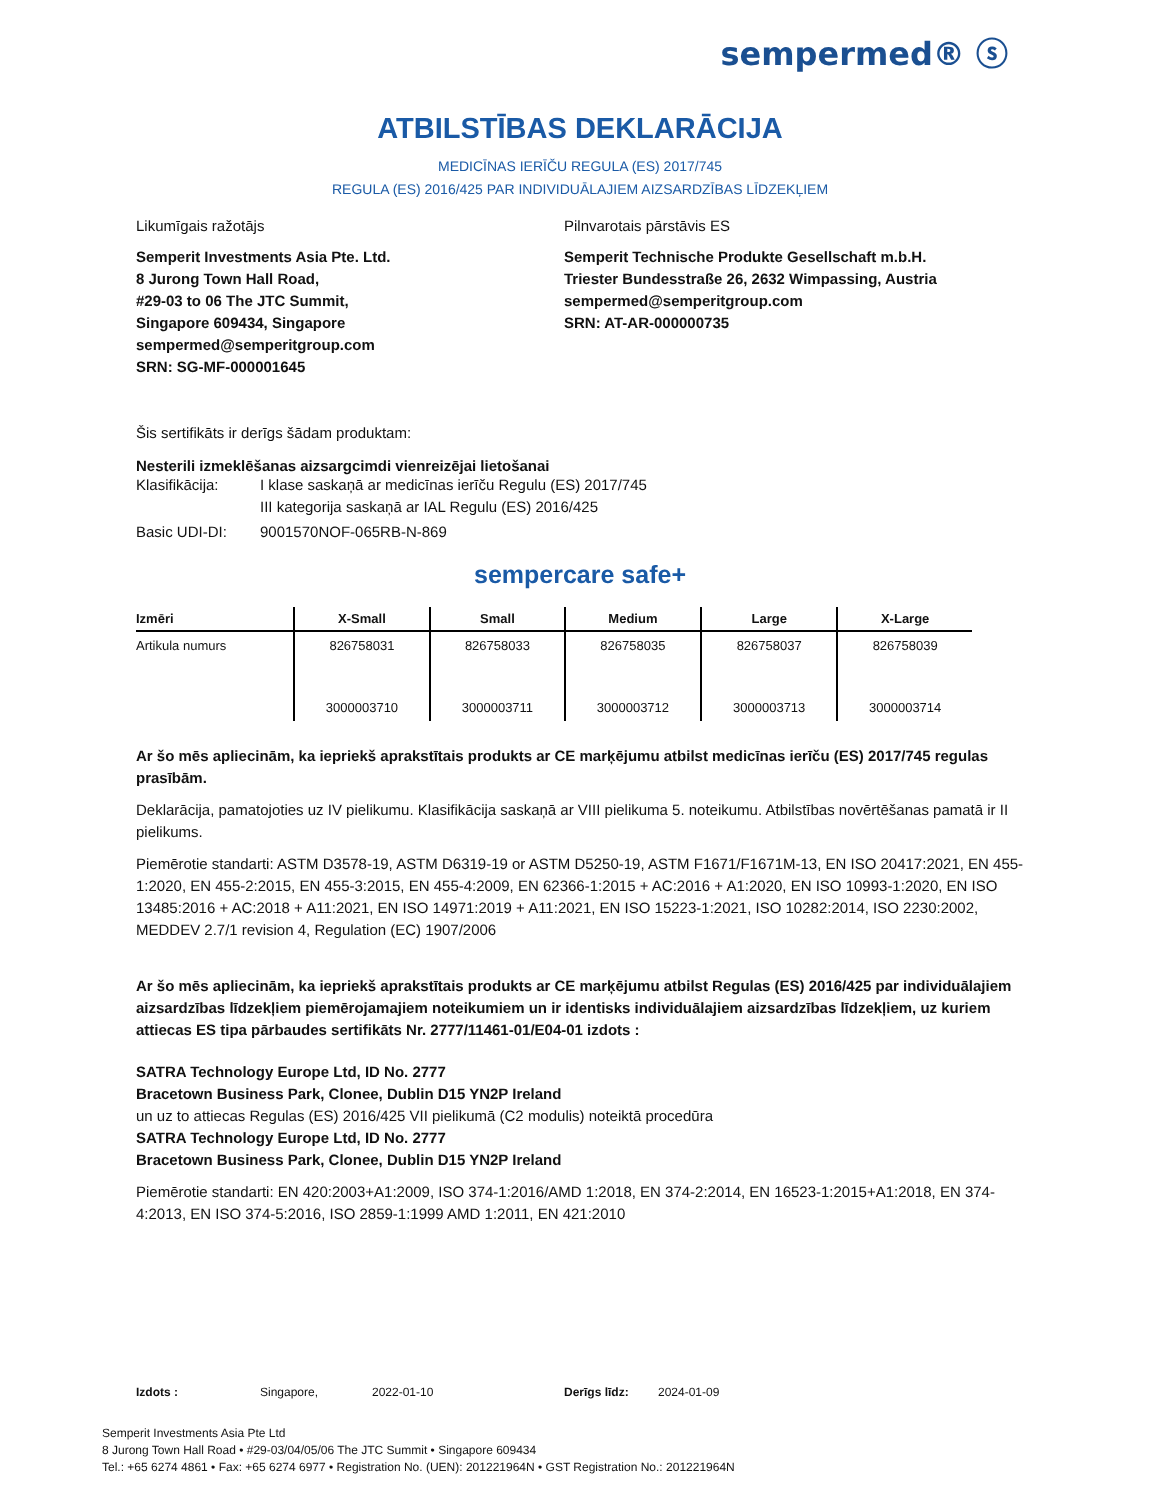sempermed® ⓢ
ATBILSTĪBAS DEKLARĀCIJA
MEDICĪNAS IERĪČU REGULA (ES) 2017/745
REGULA (ES) 2016/425 PAR INDIVIDUĀLAJIEM AIZSARDZĪBAS LĪDZEKĻIEM
Likumīgais ražotājs
Semperit Investments Asia Pte. Ltd.
8 Jurong Town Hall Road,
#29-03 to 06 The JTC Summit,
Singapore 609434, Singapore
sempermed@semperitgroup.com
SRN: SG-MF-000001645
Pilnvarotais pārstāvis ES
Semperit Technische Produkte Gesellschaft m.b.H.
Triester Bundesstraße 26, 2632 Wimpassing, Austria
sempermed@semperitgroup.com
SRN: AT-AR-000000735
Šis sertifikāts ir derīgs šādam produktam:
Nesterili izmeklēšanas aizsargcimdi vienreizējai lietošanai
Klasifikācija: I klase saskaņā ar medicīnas ierīču Regulu (ES) 2017/745
III kategorija saskaņā ar IAL Regulu (ES) 2016/425
Basic UDI-DI: 9001570NOF-065RB-N-869
sempercare safe+
| Izmēri | X-Small | Small | Medium | Large | X-Large |
| --- | --- | --- | --- | --- | --- |
| Artikula numurs | 826758031 | 826758033 | 826758035 | 826758037 | 826758039 |
| | 3000003710 | 3000003711 | 3000003712 | 3000003713 | 3000003714 |
Ar šo mēs apliecinām, ka iepriekš aprakstītais produkts ar CE marķējumu atbilst medicīnas ierīču (ES) 2017/745 regulas prasībām.
Deklarācija, pamatojoties uz IV pielikumu. Klasifikācija saskaņā ar VIII pielikuma 5. noteikumu. Atbilstības novērtēšanas pamatā ir II pielikums.
Piemērotie standarti: ASTM D3578-19, ASTM D6319-19 or ASTM D5250-19, ASTM F1671/F1671M-13, EN ISO 20417:2021, EN 455-1:2020, EN 455-2:2015, EN 455-3:2015, EN 455-4:2009, EN 62366-1:2015 + AC:2016 + A1:2020, EN ISO 10993-1:2020, EN ISO 13485:2016 + AC:2018 + A11:2021, EN ISO 14971:2019 + A11:2021, EN ISO 15223-1:2021, ISO 10282:2014, ISO 2230:2002, MEDDEV 2.7/1 revision 4, Regulation (EC) 1907/2006
Ar šo mēs apliecinām, ka iepriekš aprakstītais produkts ar CE marķējumu atbilst Regulas (ES) 2016/425 par individuālajiem aizsardzības līdzekļiem piemērojamajiem noteikumiem un ir identisks individuālajiem aizsardzības līdzekļiem, uz kuriem attiecas ES tipa pārbaudes sertifikāts Nr. 2777/11461-01/E04-01 izdots :
SATRA Technology Europe Ltd, ID No. 2777
Bracetown Business Park, Clonee, Dublin D15 YN2P Ireland
un uz to attiecas Regulas (ES) 2016/425 VII pielikumā (C2 modulis) noteiktā procedūra
SATRA Technology Europe Ltd, ID No. 2777
Bracetown Business Park, Clonee, Dublin D15 YN2P Ireland
Piemērotie standarti: EN 420:2003+A1:2009, ISO 374-1:2016/AMD 1:2018, EN 374-2:2014, EN 16523-1:2015+A1:2018, EN 374-4:2013, EN ISO 374-5:2016, ISO 2859-1:1999 AMD 1:2011, EN 421:2010
Izdots : Singapore, 2022-01-10 Derīgs līdz: 2024-01-09
Semperit Investments Asia Pte Ltd
8 Jurong Town Hall Road • #29-03/04/05/06 The JTC Summit • Singapore 609434
Tel.: +65 6274 4861 • Fax: +65 6274 6977 • Registration No. (UEN): 201221964N • GST Registration No.: 201221964N